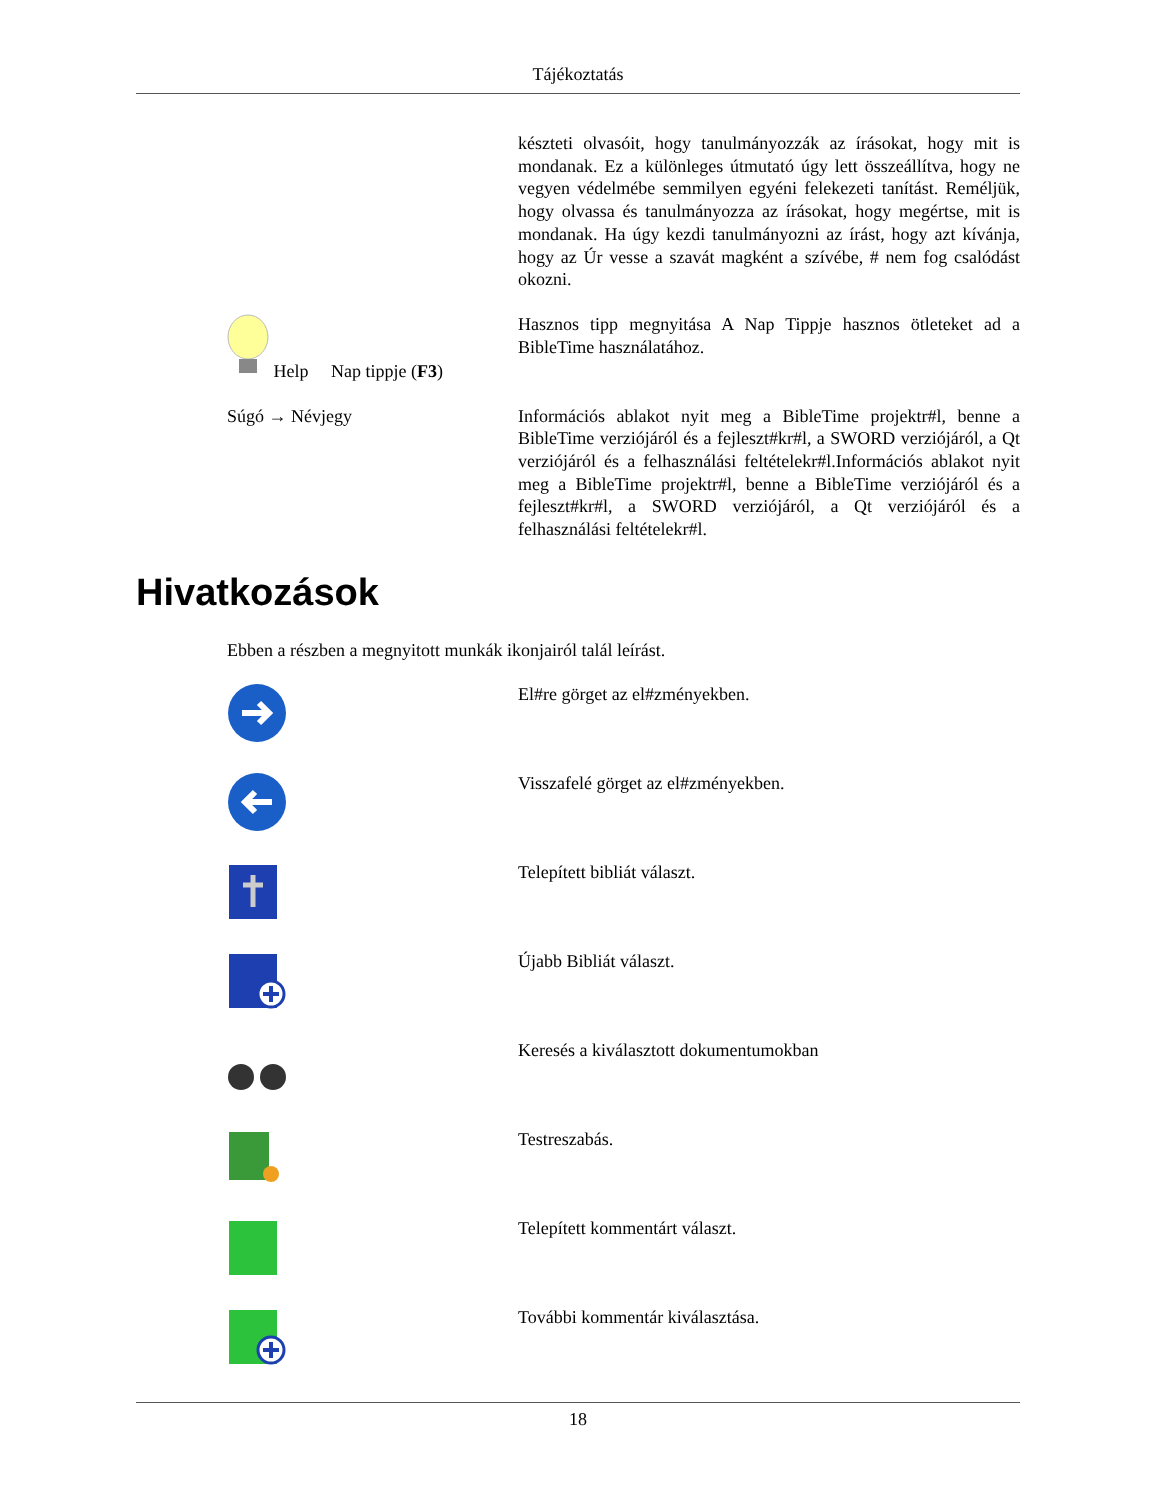Tájékoztatás
| | készteti olvasóit, hogy tanulmányozzák az írásokat, hogy mit is mondanak. Ez a különleges útmutató úgy lett összeállítva, hogy ne vegyen védelmébe semmilyen egyéni felekezeti tanítást. Reméljük, hogy olvassa és tanulmányozza az írásokat, hogy megértse, mit is mondanak. Ha úgy kezdi tanulmányozni az írást, hogy azt kívánja, hogy az Úr vesse a szavát magként a szívébe, # nem fog csalódást okozni. |
| Help Nap tippje ( F3 ) | Hasznos tipp megnyitása A Nap Tippje hasznos ötleteket ad a BibleTime használatához. |
| Súgó → Névjegy | Információs ablakot nyit meg a BibleTime projektr#l, benne a BibleTime verziójáról és a fejleszt#kr#l, a SWORD verziójáról, a Qt verziójáról és a felhasználási feltételekr#l.Információs ablakot nyit meg a BibleTime projektr#l, benne a BibleTime verziójáról és a fejleszt#kr#l, a SWORD verziójáról, a Qt verziójáról és a felhasználási feltételekr#l. |
Hivatkozások
Ebben a részben a megnyitott munkák ikonjairól talál leírást.
| | El#re görget az el#zményekben. |
| | Visszafelé görget az el#zményekben. |
| | Telepített bibliát választ. |
| | Újabb Bibliát választ. |
| | Keresés a kiválasztott dokumentumokban |
| | Testreszabás. |
| | Telepített kommentárt választ. |
| | További kommentár kiválasztása. |
18